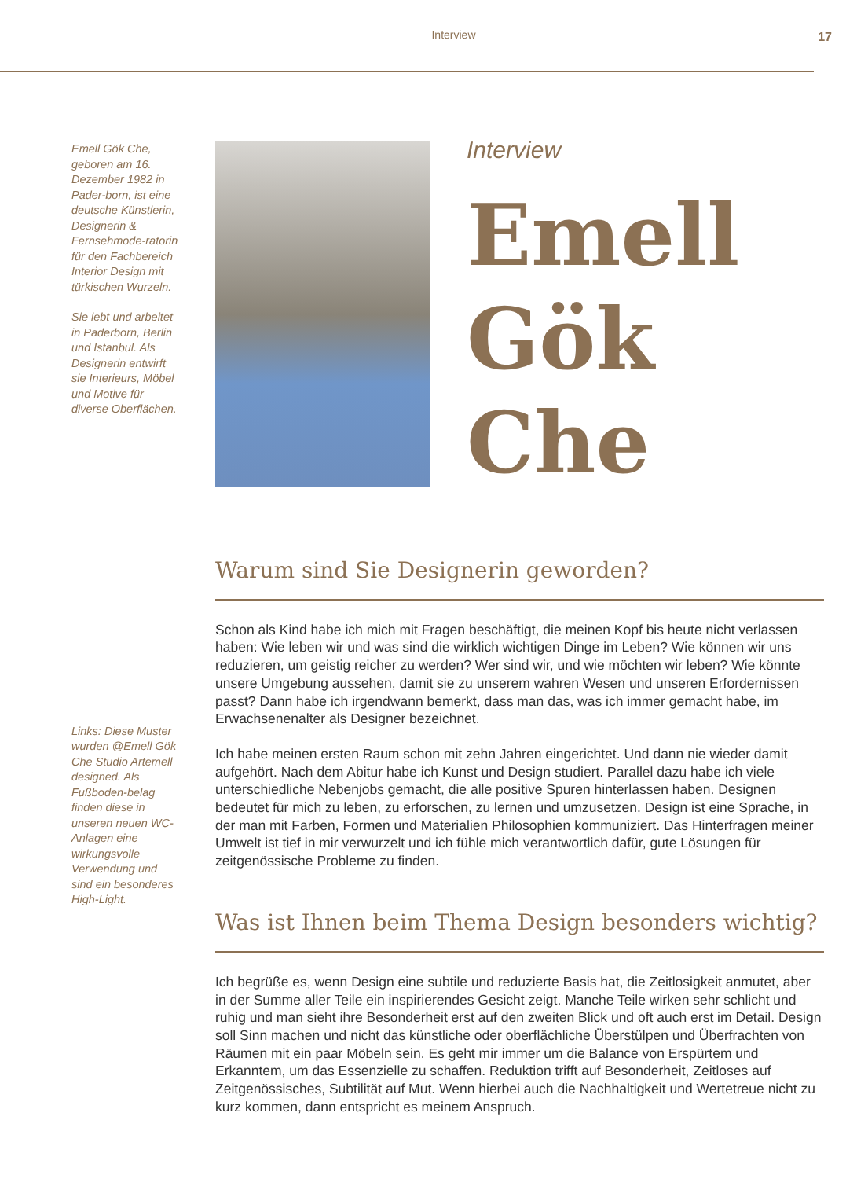Interview
17
Emell Gök Che, geboren am 16. Dezember 1982 in Pader-born, ist eine deutsche Künstlerin, Designerin & Fernsehmode-ratorin für den Fachbereich Interior Design mit türkischen Wurzeln.
Sie lebt und arbeitet in Paderborn, Berlin und Istanbul. Als Designerin entwirft sie Interieurs, Möbel und Motive für diverse Oberflächen.
Links: Diese Muster wurden @Emell Gök Che Studio Artemell designed. Als Fußboden-belag finden diese in unseren neuen WC-Anlagen eine wirkungsvolle Verwendung und sind ein besonderes High-Light.
Interview
Emell
Gök
Che
Warum sind Sie Designerin geworden?
Schon als Kind habe ich mich mit Fragen beschäftigt, die meinen Kopf bis heute nicht verlassen haben: Wie leben wir und was sind die wirklich wichtigen Dinge im Leben? Wie können wir uns reduzieren, um geistig reicher zu werden? Wer sind wir, und wie möchten wir leben? Wie könnte unsere Umgebung aussehen, damit sie zu unserem wahren Wesen und unseren Erfordernissen passt? Dann habe ich irgendwann bemerkt, dass man das, was ich immer gemacht habe, im Erwachsenenalter als Designer bezeichnet.
Ich habe meinen ersten Raum schon mit zehn Jahren eingerichtet. Und dann nie wieder damit aufgehört. Nach dem Abitur habe ich Kunst und Design studiert. Parallel dazu habe ich viele unterschiedliche Nebenjobs gemacht, die alle positive Spuren hinterlassen haben. Designen bedeutet für mich zu leben, zu erforschen, zu lernen und umzusetzen. Design ist eine Sprache, in der man mit Farben, Formen und Materialien Philosophien kommuniziert. Das Hinterfragen meiner Umwelt ist tief in mir verwurzelt und ich fühle mich verantwortlich dafür, gute Lösungen für zeitgenössische Probleme zu finden.
Was ist Ihnen beim Thema Design besonders wichtig?
Ich begrüße es, wenn Design eine subtile und reduzierte Basis hat, die Zeitlosigkeit anmutet, aber in der Summe aller Teile ein inspirierendes Gesicht zeigt. Manche Teile wirken sehr schlicht und ruhig und man sieht ihre Besonderheit erst auf den zweiten Blick und oft auch erst im Detail. Design soll Sinn machen und nicht das künstliche oder oberflächliche Überstülpen und Überfrachten von Räumen mit ein paar Möbeln sein. Es geht mir immer um die Balance von Erspürtem und Erkanntem, um das Essenzielle zu schaffen. Reduktion trifft auf Besonderheit, Zeitloses auf Zeitgenössisches, Subtilität auf Mut. Wenn hierbei auch die Nachhaltigkeit und Wertetreue nicht zu kurz kommen, dann entspricht es meinem Anspruch.